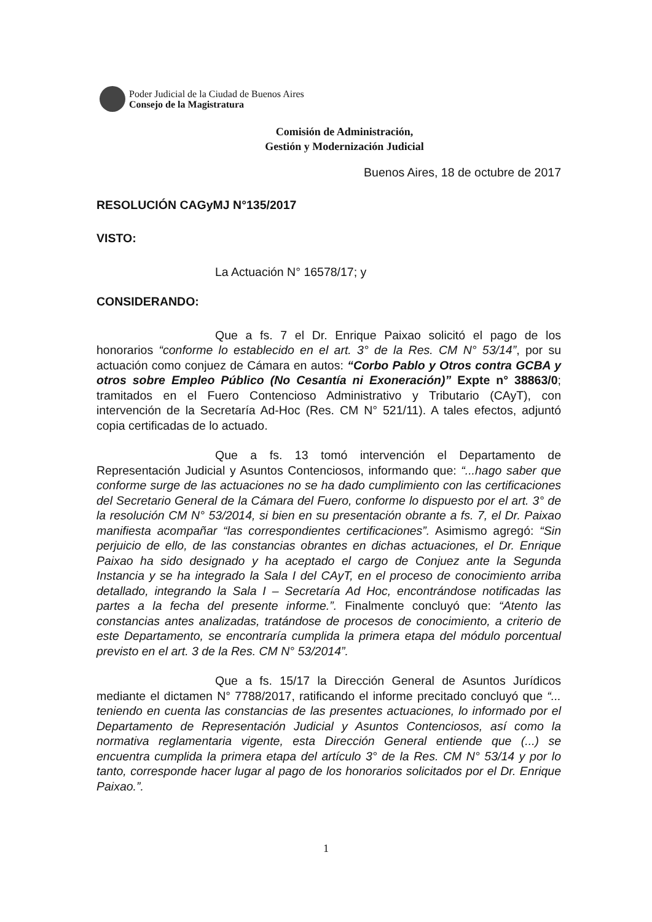Poder Judicial de la Ciudad de Buenos Aires
Consejo de la Magistratura
Comisión de Administración,
Gestión y Modernización Judicial
Buenos Aires, 18 de octubre de 2017
RESOLUCIÓN CAGyMJ N°135/2017
VISTO:
La Actuación N° 16578/17; y
CONSIDERANDO:
Que a fs. 7 el Dr. Enrique Paixao solicitó el pago de los honorarios “conforme lo establecido en el art. 3° de la Res. CM N° 53/14”, por su actuación como conjuez de Cámara en autos: “Corbo Pablo y Otros contra GCBA y otros sobre Empleo Público (No Cesantía ni Exoneración)” Expte n° 38863/0; tramitados en el Fuero Contencioso Administrativo y Tributario (CAyT), con intervención de la Secretaría Ad-Hoc (Res. CM N° 521/11). A tales efectos, adjuntó copia certificadas de lo actuado.
Que a fs. 13 tomó intervención el Departamento de Representación Judicial y Asuntos Contenciosos, informando que: “...hago saber que conforme surge de las actuaciones no se ha dado cumplimiento con las certificaciones del Secretario General de la Cámara del Fuero, conforme lo dispuesto por el art. 3° de la resolución CM N° 53/2014, si bien en su presentación obrante a fs. 7, el Dr. Paixao manifiesta acompañar “las correspondientes certificaciones”. Asimismo agregó: “Sin perjuicio de ello, de las constancias obrantes en dichas actuaciones, el Dr. Enrique Paixao ha sido designado y ha aceptado el cargo de Conjuez ante la Segunda Instancia y se ha integrado la Sala I del CAyT, en el proceso de conocimiento arriba detallado, integrando la Sala I – Secretaría Ad Hoc, encontrándose notificadas las partes a la fecha del presente informe.”. Finalmente concluyó que: “Atento las constancias antes analizadas, tratándose de procesos de conocimiento, a criterio de este Departamento, se encontraría cumplida la primera etapa del módulo porcentual previsto en el art. 3 de la Res. CM N° 53/2014”.
Que a fs. 15/17 la Dirección General de Asuntos Jurídicos mediante el dictamen N° 7788/2017, ratificando el informe precitado concluyó que “... teniendo en cuenta las constancias de las presentes actuaciones, lo informado por el Departamento de Representación Judicial y Asuntos Contenciosos, así como la normativa reglamentaria vigente, esta Dirección General entiende que (...) se encuentra cumplida la primera etapa del artículo 3° de la Res. CM N° 53/14 y por lo tanto, corresponde hacer lugar al pago de los honorarios solicitados por el Dr. Enrique Paixao.”.
1